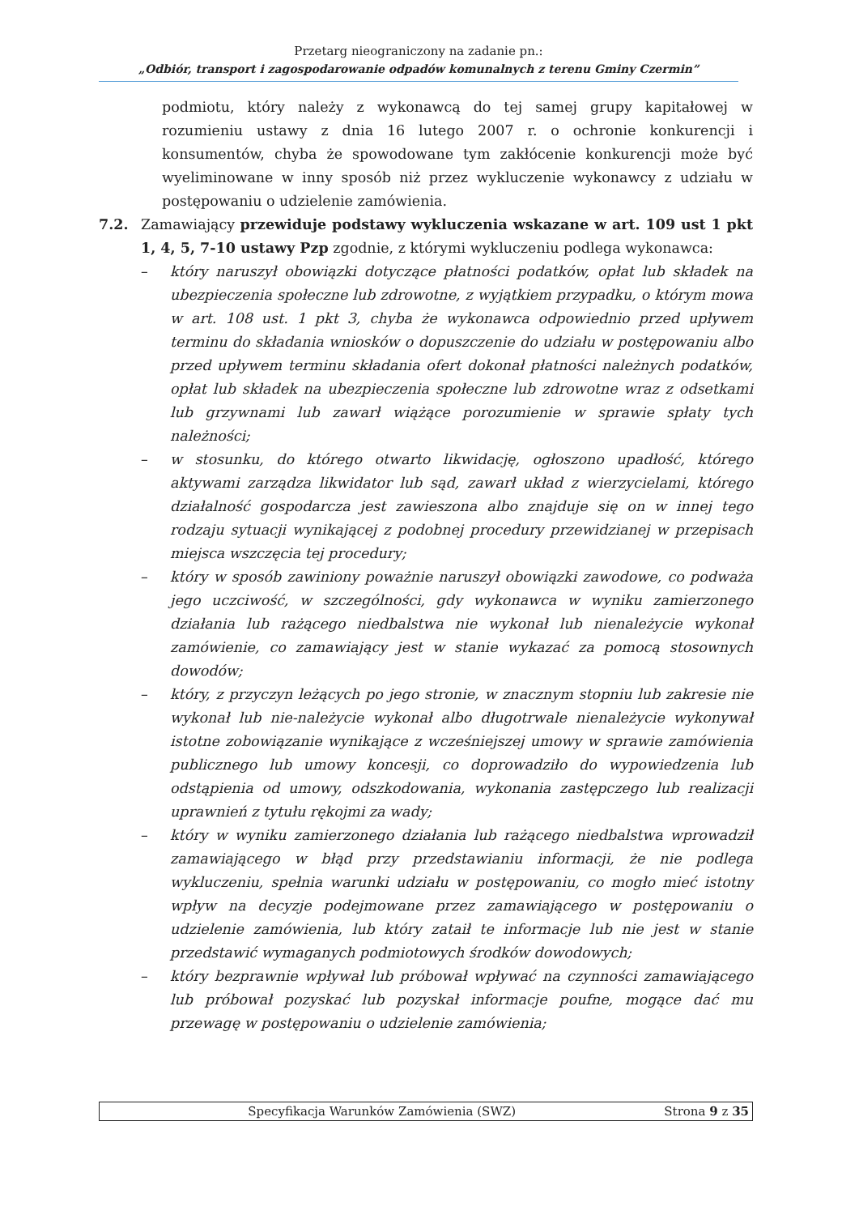Przetarg nieograniczony na zadanie pn.:
„Odbiór, transport i zagospodarowanie odpadów komunalnych z terenu Gminy Czermin”
podmiotu, który należy z wykonawcą do tej samej grupy kapitałowej w rozumieniu ustawy z dnia 16 lutego 2007 r. o ochronie konkurencji i konsumentów, chyba że spowodowane tym zakłócenie konkurencji może być wyeliminowane w inny sposób niż przez wykluczenie wykonawcy z udziału w postępowaniu o udzielenie zamówienia.
7.2. Zamawiający przewiduje podstawy wykluczenia wskazane w art. 109 ust 1 pkt 1, 4, 5, 7-10 ustawy Pzp zgodnie, z którymi wykluczeniu podlega wykonawca:
– który naruszył obowiązki dotyczące płatności podatków, opłat lub składek na ubezpieczenia społeczne lub zdrowotne, z wyjątkiem przypadku, o którym mowa w art. 108 ust. 1 pkt 3, chyba że wykonawca odpowiednio przed upływem terminu do składania wniosków o dopuszczenie do udziału w postępowaniu albo przed upływem terminu składania ofert dokonał płatności należnych podatków, opłat lub składek na ubezpieczenia społeczne lub zdrowotne wraz z odsetkami lub grzywnami lub zawarł wiążące porozumienie w sprawie spłaty tych należności;
– w stosunku, do którego otwarto likwidację, ogłoszono upadłość, którego aktywami zarządza likwidator lub sąd, zawarł układ z wierzycielami, którego działalność gospodarcza jest zawieszona albo znajduje się on w innej tego rodzaju sytuacji wynikającej z podobnej procedury przewidzianej w przepisach miejsca wszczęcia tej procedury;
– który w sposób zawiniony poważnie naruszył obowiązki zawodowe, co podważa jego uczciwość, w szczególności, gdy wykonawca w wyniku zamierzonego działania lub rażącego niedbalstwa nie wykonał lub nienależycie wykonał zamówienie, co zamawiający jest w stanie wykazać za pomocą stosownych dowodów;
– który, z przyczyn leżących po jego stronie, w znacznym stopniu lub zakresie nie wykonał lub nie-należycie wykonał albo długotrwale nienależycie wykonywał istotne zobowiązanie wynikające z wcześniejszej umowy w sprawie zamówienia publicznego lub umowy koncesji, co doprowadziło do wypowiedzenia lub odstąpienia od umowy, odszkodowania, wykonania zastępczego lub realizacji uprawnień z tytułu rękojmi za wady;
– który w wyniku zamierzonego działania lub rażącego niedbalstwa wprowadził zamawiającego w błąd przy przedstawianiu informacji, że nie podlega wykluczeniu, spełnia warunki udziału w postępowaniu, co mogło mieć istotny wpływ na decyzje podejmowane przez zamawiającego w postępowaniu o udzielenie zamówienia, lub który zataił te informacje lub nie jest w stanie przedstawić wymaganych podmiotowych środków dowodowych;
– który bezprawnie wpływał lub próbował wpływać na czynności zamawiającego lub próbował pozyskać lub pozyskał informacje poufne, mogące dać mu przewagę w postępowaniu o udzielenie zamówienia;
Specyfikacja Warunków Zamówienia (SWZ) Strona 9 z 35